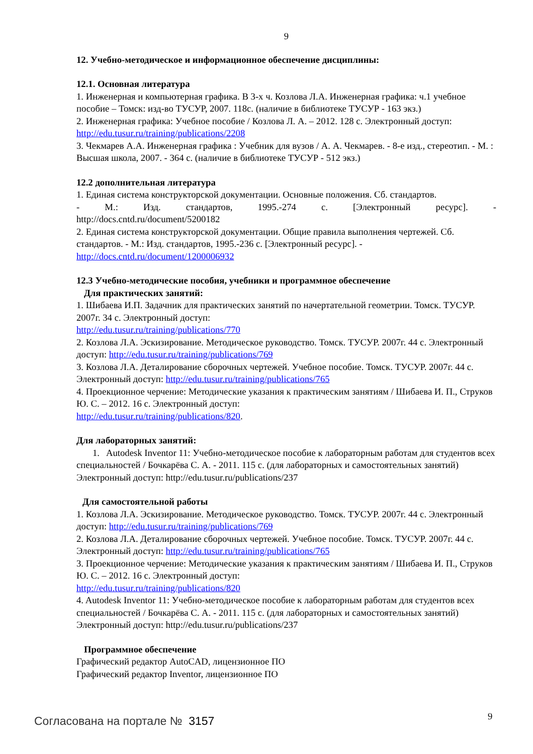9
12. Учебно-методическое и информационное обеспечение дисциплины:
12.1. Основная литература
1. Инженерная и компьютерная графика. В 3-х ч. Козлова Л.А. Инженерная графика: ч.1 учебное пособие – Томск: изд-во ТУСУР, 2007. 118с. (наличие в библиотеке ТУСУР - 163 экз.)
2. Инженерная графика: Учебное пособие / Козлова Л. А. – 2012. 128 с. Электронный доступ: http://edu.tusur.ru/training/publications/2208
3. Чекмарев А.А. Инженерная графика : Учебник для вузов / А. А. Чекмарев. - 8-е изд., стереотип. - М. : Высшая школа, 2007. - 364 с. (наличие в библиотеке ТУСУР - 512 экз.)
12.2 дополнительная литература
1. Единая система конструкторской документации. Основные положения. Сб. стандартов.
- М.: Изд. стандартов, 1995.-274 с. [Электронный ресурс]. -
http://docs.cntd.ru/document/5200182
2. Единая система конструкторской документации. Общие правила выполнения чертежей. Сб. стандартов. - М.: Изд. стандартов, 1995.-236 с. [Электронный ресурс]. -
http://docs.cntd.ru/document/1200006932
12.3 Учебно-методические пособия, учебники и программное обеспечение
Для практических занятий:
1. Шибаева И.П. Задачник для практических занятий по начертательной геометрии. Томск. ТУСУР. 2007г. 34 с. Электронный доступ:
http://edu.tusur.ru/training/publications/770
2. Козлова Л.А. Эскизирование. Методическое руководство. Томск. ТУСУР. 2007г. 44 с. Электронный доступ: http://edu.tusur.ru/training/publications/769
3. Козлова Л.А. Деталирование сборочных чертежей. Учебное пособие. Томск. ТУСУР. 2007г. 44 с. Электронный доступ: http://edu.tusur.ru/training/publications/765
4. Проекционное черчение: Методические указания к практическим занятиям / Шибаева И. П., Струков Ю. С. – 2012. 16 с. Электронный доступ:
http://edu.tusur.ru/training/publications/820.
Для лабораторных занятий:
1. Autodesk Inventor 11: Учебно-методическое пособие к лабораторным работам для студентов всех специальностей / Бочкарёва С. А. - 2011. 115 с. (для лабораторных и самостоятельных занятий) Электронный доступ: http://edu.tusur.ru/publications/237
Для самостоятельной работы
1. Козлова Л.А. Эскизирование. Методическое руководство. Томск. ТУСУР. 2007г. 44 с. Электронный доступ: http://edu.tusur.ru/training/publications/769
2. Козлова Л.А. Деталирование сборочных чертежей. Учебное пособие. Томск. ТУСУР. 2007г. 44 с. Электронный доступ: http://edu.tusur.ru/training/publications/765
3. Проекционное черчение: Методические указания к практическим занятиям / Шибаева И. П., Струков Ю. С. – 2012. 16 с. Электронный доступ:
http://edu.tusur.ru/training/publications/820
4. Autodesk Inventor 11: Учебно-методическое пособие к лабораторным работам для студентов всех специальностей / Бочкарёва С. А. - 2011. 115 с. (для лабораторных и самостоятельных занятий) Электронный доступ: http://edu.tusur.ru/publications/237
Программное обеспечение
Графический редактор AutoCAD, лицензионное ПО
Графический редактор Inventor, лицензионное ПО
9
Согласована на портале № 3157